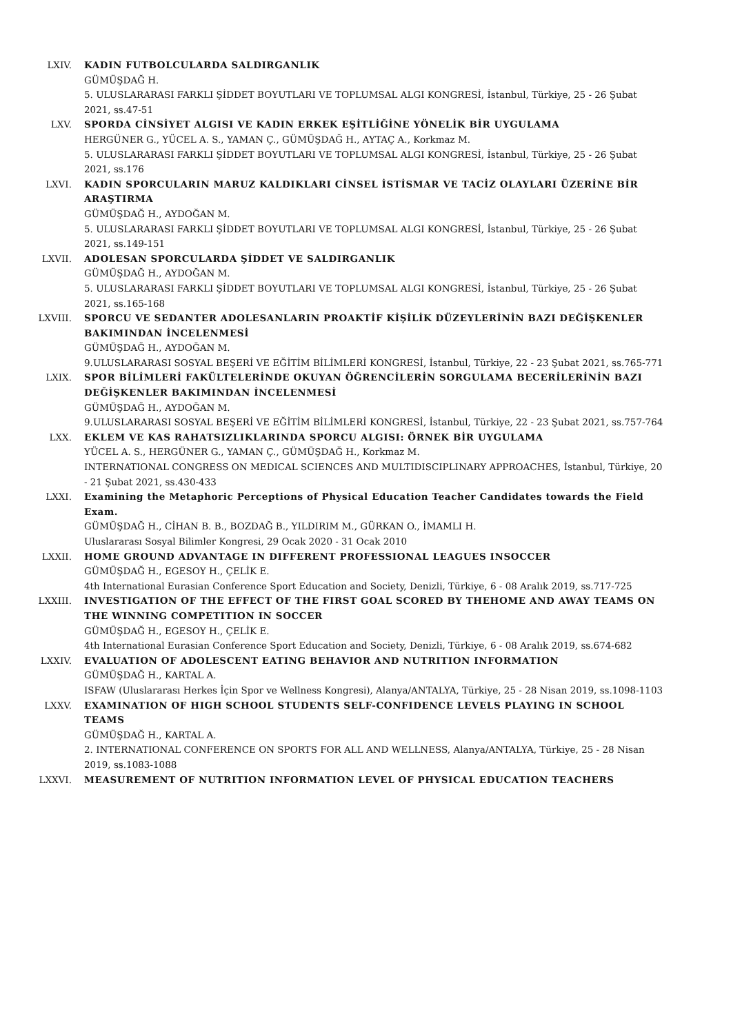LXIV. KADIN FUTBOLCULARDA SALDIRGANLIK
GÜMÜŞDAĞ H.
5. ULUSLARARASI FARKLI ŞİDDET BOYUTLARI VE TOPLUMSAL ALGI KONGRESİ, İstanbul, Türkiye, 25 - 26 Şubat 2021, ss.47-51
LXV. SPORDA CİNSİYET ALGISI VE KADIN ERKEK EŞİTLİĞİNE YÖNELİK BİR UYGULAMA
HERGÜNER G., YÜCEL A. S., YAMAN Ç., GÜMÜŞDAĞ H., AYTAÇ A., Korkmaz M.
5. ULUSLARARASI FARKLI ŞİDDET BOYUTLARI VE TOPLUMSAL ALGI KONGRESİ, İstanbul, Türkiye, 25 - 26 Şubat 2021, ss.176
LXVI. KADIN SPORCULARIN MARUZ KALDIKLARI CİNSEL İSTİSMAR VE TACİZ OLAYLARI ÜZERİNE BİR ARAŞTIRMA
GÜMÜŞDAĞ H., AYDOĞAN M.
5. ULUSLARARASI FARKLI ŞİDDET BOYUTLARI VE TOPLUMSAL ALGI KONGRESİ, İstanbul, Türkiye, 25 - 26 Şubat 2021, ss.149-151
LXVII. ADOLESAN SPORCULARDA ŞİDDET VE SALDIRGANLIK
GÜMÜŞDAĞ H., AYDOĞAN M.
5. ULUSLARARASI FARKLI ŞİDDET BOYUTLARI VE TOPLUMSAL ALGI KONGRESİ, İstanbul, Türkiye, 25 - 26 Şubat 2021, ss.165-168
LXVIII. SPORCU VE SEDANTER ADOLESANLARIN PROAKTİF KİŞİLİK DÜZEYLERİNİN BAZI DEĞİŞKENLER BAKIMINDAN İNCELENMESİ
GÜMÜŞDAĞ H., AYDOĞAN M.
9.ULUSLARARASI SOSYAL BEŞERİ VE EĞİTİM BİLİMLERİ KONGRESİ, İstanbul, Türkiye, 22 - 23 Şubat 2021, ss.765-771
LXIX. SPOR BİLİMLERİ FAKÜLTELERİNDE OKUYAN ÖĞRENCİLERİN SORGULAMA BECERİLERİNİN BAZI DEĞİŞKENLER BAKIMINDAN İNCELENMESİ
GÜMÜŞDAĞ H., AYDOĞAN M.
9.ULUSLARARASI SOSYAL BEŞERİ VE EĞİTİM BİLİMLERİ KONGRESİ, İstanbul, Türkiye, 22 - 23 Şubat 2021, ss.757-764
LXX. EKLEM VE KAS RAHATSIZLIKLARINDA SPORCU ALGISI: ÖRNEK BİR UYGULAMA
YÜCEL A. S., HERGÜNER G., YAMAN Ç., GÜMÜŞDAĞ H., Korkmaz M.
INTERNATIONAL CONGRESS ON MEDICAL SCIENCES AND MULTIDISCIPLINARY APPROACHES, İstanbul, Türkiye, 20 - 21 Şubat 2021, ss.430-433
LXXI. Examining the Metaphoric Perceptions of Physical Education Teacher Candidates towards the Field Exam.
GÜMÜŞDAĞ H., CİHAN B. B., BOZDAĞ B., YILDIRIM M., GÜRKAN O., İMAMLI H.
Uluslararası Sosyal Bilimler Kongresi, 29 Ocak 2020 - 31 Ocak 2010
LXXII. HOME GROUND ADVANTAGE IN DIFFERENT PROFESSIONAL LEAGUES INSOCCER
GÜMÜŞDAĞ H., EGESOY H., ÇELİK E.
4th International Eurasian Conference Sport Education and Society, Denizli, Türkiye, 6 - 08 Aralık 2019, ss.717-725
LXXIII. INVESTIGATION OF THE EFFECT OF THE FIRST GOAL SCORED BY THEHOME AND AWAY TEAMS ON THE WINNING COMPETITION IN SOCCER
GÜMÜŞDAĞ H., EGESOY H., ÇELİK E.
4th International Eurasian Conference Sport Education and Society, Denizli, Türkiye, 6 - 08 Aralık 2019, ss.674-682
LXXIV. EVALUATION OF ADOLESCENT EATING BEHAVIOR AND NUTRITION INFORMATION
GÜMÜŞDAĞ H., KARTAL A.
ISFAW (Uluslararası Herkes İçin Spor ve Wellness Kongresi), Alanya/ANTALYA, Türkiye, 25 - 28 Nisan 2019, ss.1098-1103
LXXV. EXAMINATION OF HIGH SCHOOL STUDENTS SELF-CONFIDENCE LEVELS PLAYING IN SCHOOL TEAMS
GÜMÜŞDAĞ H., KARTAL A.
2. INTERNATIONAL CONFERENCE ON SPORTS FOR ALL AND WELLNESS, Alanya/ANTALYA, Türkiye, 25 - 28 Nisan 2019, ss.1083-1088
LXXVI. MEASUREMENT OF NUTRITION INFORMATION LEVEL OF PHYSICAL EDUCATION TEACHERS